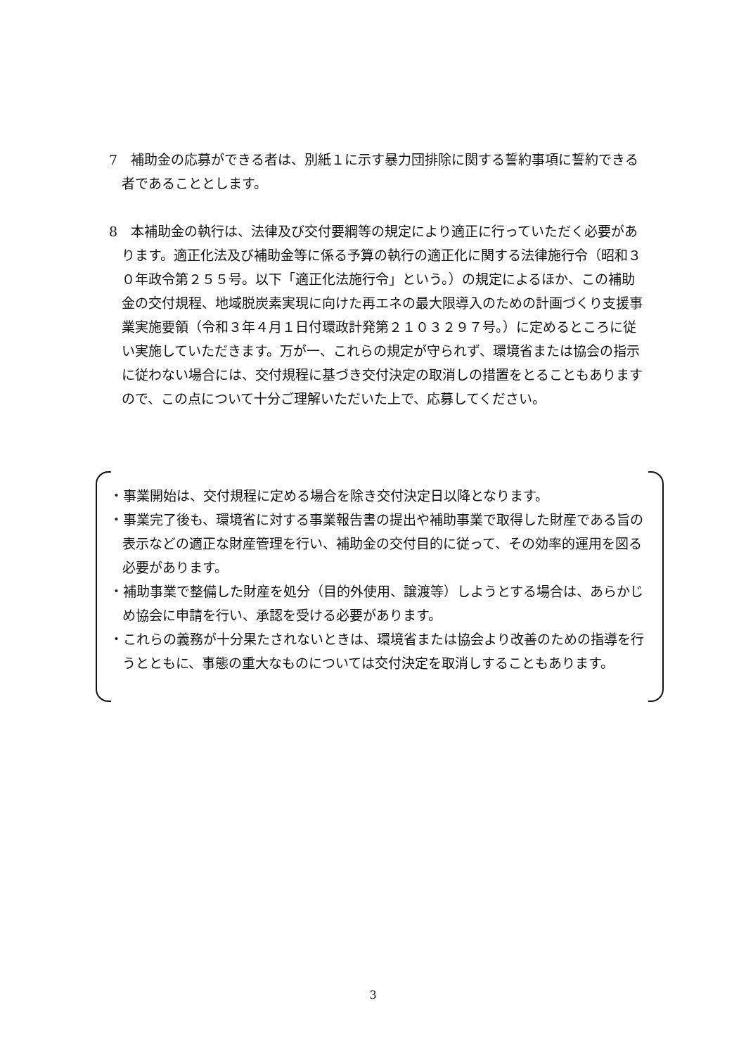7　補助金の応募ができる者は、別紙１に示す暴力団排除に関する誓約事項に誓約できる者であることとします。
8　本補助金の執行は、法律及び交付要綱等の規定により適正に行っていただく必要があります。適正化法及び補助金等に係る予算の執行の適正化に関する法律施行令（昭和３０年政令第２５５号。以下「適正化法施行令」という。）の規定によるほか、この補助金の交付規程、地域脱炭素実現に向けた再エネの最大限導入のための計画づくり支援事業実施要領（令和３年４月１日付環政計発第２１０３２９７号。）に定めるところに従い実施していただきます。万が一、これらの規定が守られず、環境省または協会の指示に従わない場合には、交付規程に基づき交付決定の取消しの措置をとることもありますので、この点について十分ご理解いただいた上で、応募してください。
・事業開始は、交付規程に定める場合を除き交付決定日以降となります。
・事業完了後も、環境省に対する事業報告書の提出や補助事業で取得した財産である旨の表示などの適正な財産管理を行い、補助金の交付目的に従って、その効率的運用を図る必要があります。
・補助事業で整備した財産を処分（目的外使用、譲渡等）しようとする場合は、あらかじめ協会に申請を行い、承認を受ける必要があります。
・これらの義務が十分果たされないときは、環境省または協会より改善のための指導を行うとともに、事態の重大なものについては交付決定を取消しすることもあります。
3